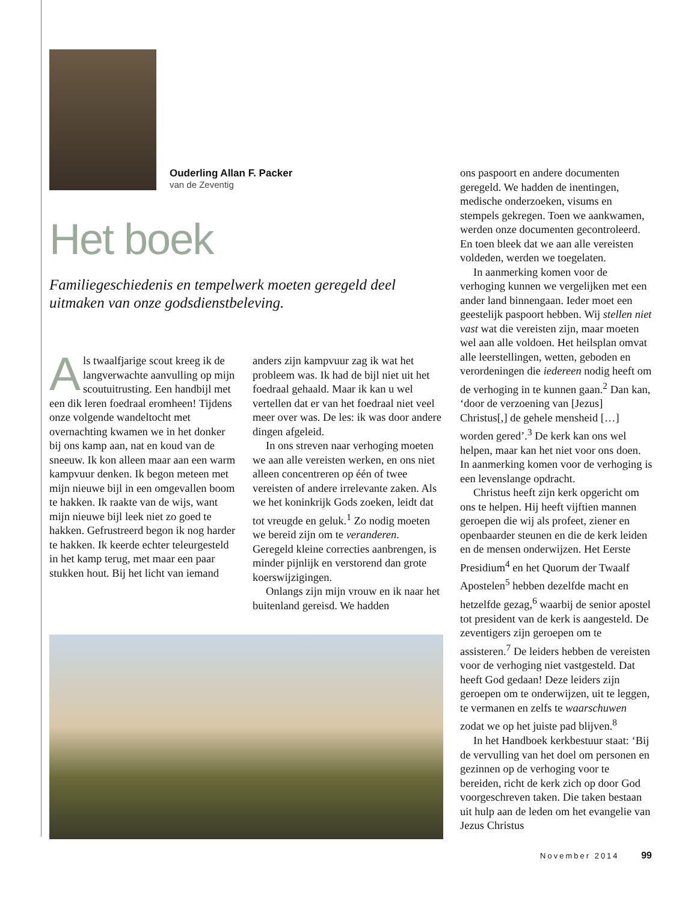Ouderling Allan F. Packer
van de Zeventig
Het boek
Familiegeschiedenis en tempelwerk moeten geregeld deel uitmaken van onze godsdienstbeleving.
Als twaalfjarige scout kreeg ik de langverwachte aanvulling op mijn scoutuitrusting. Een handbijl met een dik leren foedraal eromheen! Tijdens onze volgende wandeltocht met overnachting kwamen we in het donker bij ons kamp aan, nat en koud van de sneeuw. Ik kon alleen maar aan een warm kampvuur denken. Ik begon meteen met mijn nieuwe bijl in een omgevallen boom te hakken. Ik raakte van de wijs, want mijn nieuwe bijl leek niet zo goed te hakken. Gefrustreerd begon ik nog harder te hakken. Ik keerde echter teleurgesteld in het kamp terug, met maar een paar stukken hout. Bij het licht van iemand
anders zijn kampvuur zag ik wat het probleem was. Ik had de bijl niet uit het foedraal gehaald. Maar ik kan u wel vertellen dat er van het foedraal niet veel meer over was. De les: ik was door andere dingen afgeleid.
In ons streven naar verhoging moeten we aan alle vereisten werken, en ons niet alleen concentreren op één of twee vereisten of andere irrelevante zaken. Als we het koninkrijk Gods zoeken, leidt dat tot vreugde en geluk.<sup>1</sup> Zo nodig moeten we bereid zijn om te veranderen. Geregeld kleine correcties aanbrengen, is minder pijnlijk en verstorend dan grote koerswijzigingen.
Onlangs zijn mijn vrouw en ik naar het buitenland gereisd. We hadden
ons paspoort en andere documenten geregeld. We hadden de inentingen, medische onderzoeken, visums en stempels gekregen. Toen we aankwamen, werden onze documenten gecontroleerd. En toen bleek dat we aan alle vereisten voldeden, werden we toegelaten.
In aanmerking komen voor de verhoging kunnen we vergelijken met een ander land binnengaan. Ieder moet een geestelijk paspoort hebben. Wij stellen niet vast wat die vereisten zijn, maar moeten wel aan alle voldoen. Het heilsplan omvat alle leerstellingen, wetten, geboden en verordeningen die iedereen nodig heeft om de verhoging in te kunnen gaan.<sup>2</sup> Dan kan, ‘door de verzoening van [Jezus] Christus[,] de gehele mensheid […] worden gered’.<sup>3</sup> De kerk kan ons wel helpen, maar kan het niet voor ons doen. In aanmerking komen voor de verhoging is een levenslange opdracht.
Christus heeft zijn kerk opgericht om ons te helpen. Hij heeft vijftien mannen geroepen die wij als profeet, ziener en openbaarder steunen en die de kerk leiden en de mensen onderwijzen. Het Eerste Presidium<sup>4</sup> en het Quorum der Twaalf Apostelen<sup>5</sup> hebben dezelfde macht en hetzelfde gezag,<sup>6</sup> waarbij de senior apostel tot president van de kerk is aangesteld. De zeventigers zijn geroepen om te assisteren.<sup>7</sup> De leiders hebben de vereisten voor de verhoging niet vastgesteld. Dat heeft God gedaan! Deze leiders zijn geroepen om te onderwijzen, uit te leggen, te vermanen en zelfs te waarschuwen zodat we op het juiste pad blijven.<sup>8</sup>
In het Handboek kerkbestuur staat: ‘Bij de vervulling van het doel om personen en gezinnen op de verhoging voor te bereiden, richt de kerk zich op door God voorgeschreven taken. Die taken bestaan uit hulp aan de leden om het evangelie van Jezus Christus
November 2014 99